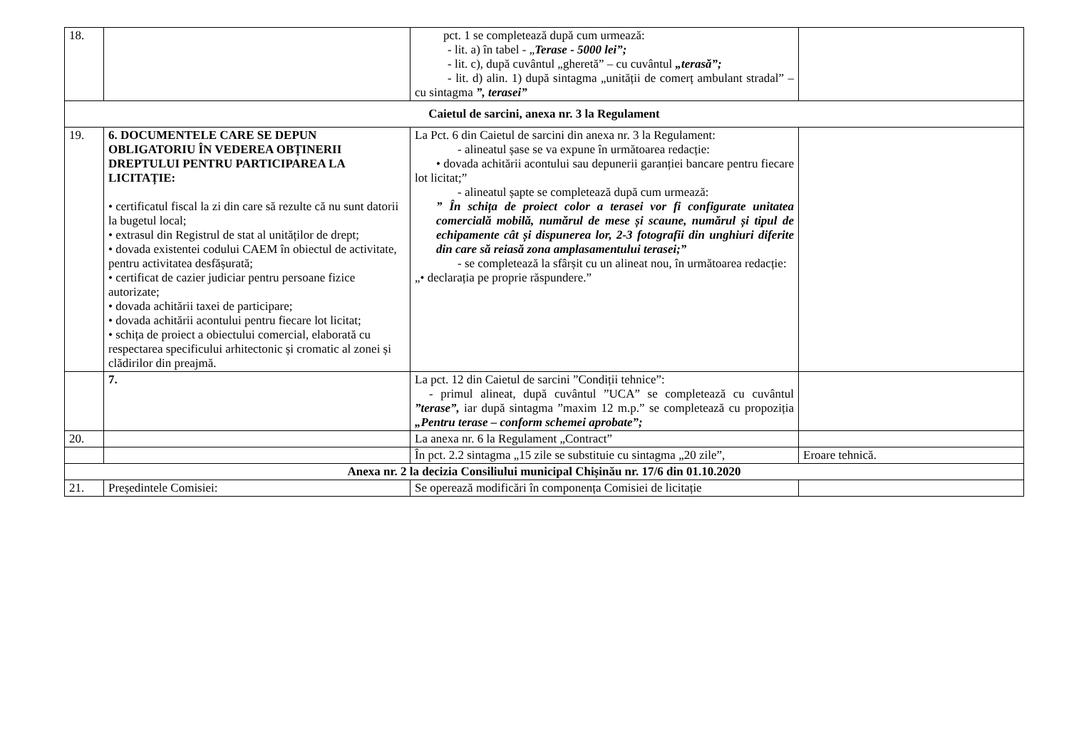| 18. | | pct. 1 se completează după cum urmează: - lit. a) în tabel - „ Terase - 5000 lei”; - lit. c), după cuvântul „gheretă” – cu cuvântul „terasă”; - lit. d) alin. 1) după sintagma „unității de comerț ambulant stradal” – cu sintagma ”, terasei” | |
| Caietul de sarcini, anexa nr. 3 la Regulament | | | |
| 19. | 6. DOCUMENTELE CARE SE DEPUN OBLIGATORIU ÎN VEDEREA OBȚINERII DREPTULUI PENTRU PARTICIPAREA LA LICITAȚIE: • certificatul fiscal la zi din care să rezulte că nu sunt datorii la bugetul local; • extrasul din Registrul de stat al unităților de drept; • dovada existentei codului CAEM în obiectul de activitate, pentru activitatea desfășurată; • certificat de cazier judiciar pentru persoane fizice autorizate; • dovada achitării taxei de participare; • dovada achitării acontului pentru fiecare lot licitat; • schița de proiect a obiectului comercial, elaborată cu respectarea specificului arhitectonic și cromatic al zonei și clădirilor din preajmă. | La Pct. 6 din Caietul de sarcini din anexa nr. 3 la Regulament: - alineatul șase se va expune în următoarea redacție: • dovada achitării acontului sau depunerii garanției bancare pentru fiecare lot licitat;” - alineatul șapte se completează după cum urmează: ” În schița de proiect color a terasei vor fi configurate unitatea comercială mobilă, numărul de mese și scaune, numărul și tipul de echipamente cât și dispunerea lor, 2-3 fotografii din unghiuri diferite din care să reiasă zona amplasamentului terasei;” - se completează la sfârșit cu un alineat nou, în următoarea redacție: „• declarația pe proprie răspundere.” | |
| | 7. | La pct. 12 din Caietul de sarcini ”Condiții tehnice”: - primul alineat, după cuvântul ”UCA” se completează cu cuvântul ”terase”, iar după sintagma ”maxim 12 m.p.” se completează cu propoziția „Pentru terase – conform schemei aprobate”; | |
| 20. | | La anexa nr. 6 la Regulament „Contract” | |
| | | În pct. 2.2 sintagma „15 zile se substituie cu sintagma „20 zile”, | Eroare tehnică. |
| Anexa nr. 2 la decizia Consiliului municipal Chișinău nr. 17/6 din 01.10.2020 | | | |
| 21. | Președintele Comisiei: | Se operează modificări în componența Comisiei de licitație | |